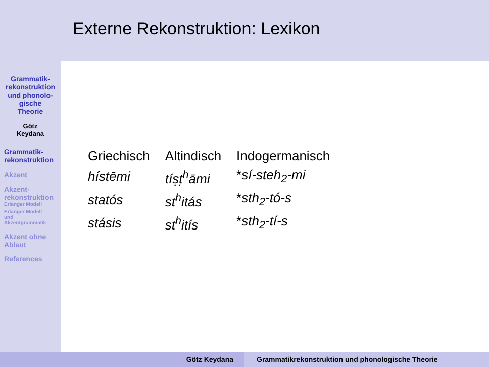Grammatik-
rekonstruktion
und phonolo-
gische
Theorie
Götz
Keydana
Grammatik-
rekonstruktion
Akzent
Akzent-
rekonstruktion
Erlanger Modell
Erlanger Modell
und
Akzentgrammatik
Akzent ohne
Ablaut
References
Externe Rekonstruktion: Lexikon
| Griechisch | Altindisch | Indogermanisch |
| hístēmi | tíṣṭ<sup>h</sup>āmi | * sí-steh<sub>2</sub>-mi |
| statós | st<sup>h</sup>itás | * sth<sub>2</sub>-tó-s |
| stásis | st<sup>h</sup>itís | * sth<sub>2</sub>-tí-s |
Götz Keydana Grammatikrekonstruktion und phonologische Theorie